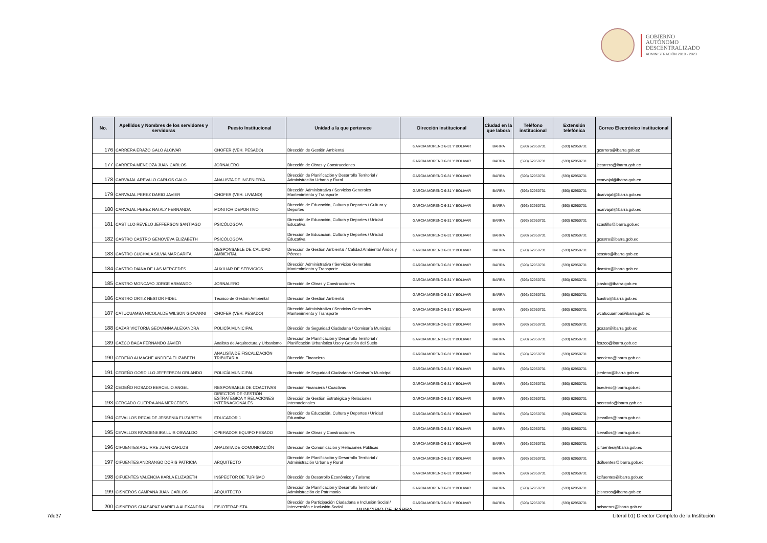GOBIERNO
AUTÓNOMO
DESCENTRALIZADO
ADMINISTRACIÓN 2019 - 2023
| No. | Apellidos y Nombres de los servidores y servidoras | Puesto Institucional | Unidad a la que pertenece | Dirección institucional | Ciudad en la que labora | Teléfono institucional | Extensión telefónica | Correo Electrónico institucional |
| --- | --- | --- | --- | --- | --- | --- | --- | --- |
| 176 | CARRERA ERAZO GALO ALCIVAR | CHOFER (VEH. PESADO) | Dirección de Gestión Ambiental | GARCIA MORENO 6-31 Y BOLIVAR | IBARRA | (593) 62950731 | (593) 62950731 | gcarrera@ibarra.gob.ec |
| 177 | CARRERA MENDOZA JUAN CARLOS | JORNALERO | Dirección de Obras y Construcciones | GARCIA MORENO 6-31 Y BOLIVAR | IBARRA | (593) 62950731 | (593) 62950731 | jccarrera@ibarra.gob.ec |
| 178 | CARVAJAL AREVALO CARLOS GALO | ANALISTA DE INGENIERÍA | Dirección de Planificación y Desarrollo Territorial / Administración Urbana y Rural | GARCIA MORENO 6-31 Y BOLIVAR | IBARRA | (593) 62950731 | (593) 62950731 | ccarvajal@ibarra.gob.ec |
| 179 | CARVAJAL PEREZ DARIO JAVIER | CHOFER (VEH. LIVIANO) | Dirección Administrativa / Servicios Generales Mantenimiento y Transporte | GARCIA MORENO 6-31 Y BOLIVAR | IBARRA | (593) 62950731 | (593) 62950731 | dcarvajal@ibarra.gob.ec |
| 180 | CARVAJAL PEREZ NATALY FERNANDA | MONITOR DEPORTIVO | Dirección de Educación, Cultura y Deportes / Cultura y Deportes | GARCIA MORENO 6-31 Y BOLIVAR | IBARRA | (593) 62950731 | (593) 62950731 | ncarvajal@ibarra.gob.ec |
| 181 | CASTILLO REVELO JEFFERSON SANTIAGO | PSICÓLOGO/A | Dirección de Educación, Cultura y Deportes / Unidad Educativa | GARCIA MORENO 6-31 Y BOLIVAR | IBARRA | (593) 62950731 | (593) 62950731 | scastillo@ibarra.gob.ec |
| 182 | CASTRO CASTRO GENOVEVA ELIZABETH | PSICÓLOGO/A | Dirección de Educación, Cultura y Deportes / Unidad Educativa | GARCIA MORENO 6-31 Y BOLIVAR | IBARRA | (593) 62950731 | (593) 62950731 | gcastro@ibarra.gob.ec |
| 183 | CASTRO CUCHALA SILVIA MARGARITA | RESPONSABLE DE CALIDAD AMBIENTAL | Dirección de Gestión Ambiental / Calidad Ambiental Áridos y Pétreos | GARCIA MORENO 6-31 Y BOLIVAR | IBARRA | (593) 62950731 | (593) 62950731 | scastro@ibarra.gob.ec |
| 184 | CASTRO DIANA DE LAS MERCEDES | AUXILIAR DE SERVICIOS | Dirección Administrativa / Servicios Generales Mantenimiento y Transporte | GARCIA MORENO 6-31 Y BOLIVAR | IBARRA | (593) 62950731 | (593) 62950731 | dcastro@ibarra.gob.ec |
| 185 | CASTRO MONCAYO JORGE ARMANDO | JORNALERO | Dirección de Obras y Construcciones | GARCIA MORENO 6-31 Y BOLIVAR | IBARRA | (593) 62950731 | (593) 62950731 | jcastro@ibarra.gob.ec |
| 186 | CASTRO ORTIZ NESTOR FIDEL | Técnico de Gestión Ambiental | Dirección de Gestión Ambiental | GARCIA MORENO 6-31 Y BOLIVAR | IBARRA | (593) 62950731 | (593) 62950731 | fcastro@ibarra.gob.ec |
| 187 | CATUCUAMBA NICOLALDE WILSON GIOVANNI | CHOFER (VEH. PESADO) | Dirección Administrativa / Servicios Generales Mantenimiento y Transporte | GARCIA MORENO 6-31 Y BOLIVAR | IBARRA | (593) 62950731 | (593) 62950731 | wcatucuamba@ibarra.gob.ec |
| 188 | CAZAR VICTORIA GEOVANNA ALEXANDRA | POLICÍA MUNICIPAL | Dirección de Seguridad Ciudadana / Comisaría Municipal | GARCIA MORENO 6-31 Y BOLIVAR | IBARRA | (593) 62950731 | (593) 62950731 | gcazar@ibarra.gob.ec |
| 189 | CAZCO BACA FERNANDO JAVIER | Analista de Arquitectura y Urbanismo | Dirección de Planificación y Desarrollo Territorial / Planificación Urbanística Uso y Gestión del Suelo | GARCIA MORENO 6-31 Y BOLIVAR | IBARRA | (593) 62950731 | (593) 62950731 | fcazco@ibarra.gob.ec |
| 190 | CEDEÑO ALMACHE ANDREA ELIZABETH | ANALISTA DE FISCALIZACIÓN TRIBUTARIA | Dirección Financiera | GARCIA MORENO 6-31 Y BOLIVAR | IBARRA | (593) 62950731 | (593) 62950731 | acedeno@ibarra.gob.ec |
| 191 | CEDEÑO GORDILLO JEFFERSON ORLANDO | POLICÍA MUNICIPAL | Dirección de Seguridad Ciudadana / Comisaría Municipal | GARCIA MORENO 6-31 Y BOLIVAR | IBARRA | (593) 62950731 | (593) 62950731 | jcedeno@ibarra.gob.ec |
| 192 | CEDEÑO ROSADO BERCELIO ANGEL | RESPONSABLE DE COACTIVAS | Dirección Financiera / Coactivas | GARCIA MORENO 6-31 Y BOLIVAR | IBARRA | (593) 62950731 | (593) 62950731 | bcedeno@ibarra.gob.ec |
| 193 | CERCADO GUERRA ANA MERCEDES | DIRECTOR DE GESTIÓN ESTRATEGICA Y RELACIONES INTERNACIONALES | Dirección de Gestión Estratégica y Relaciones Internacionales | GARCIA MORENO 6-31 Y BOLIVAR | IBARRA | (593) 62950731 | (593) 62950731 | acercado@ibarra.gob.ec |
| 194 | CEVALLOS RECALDE JESSENIA ELIZABETH | EDUCADOR 1 | Dirección de Educación, Cultura y Deportes / Unidad Educativa | GARCIA MORENO 6-31 Y BOLIVAR | IBARRA | (593) 62950731 | (593) 62950731 | jcevallos@ibarra.gob.ec |
| 195 | CEVALLOS RIVADENEIRA LUIS OSWALDO | OPERADOR EQUIPO PESADO | Dirección de Obras y Construcciones | GARCIA MORENO 6-31 Y BOLIVAR | IBARRA | (593) 62950731 | (593) 62950731 | lcevallos@ibarra.gob.ec |
| 196 | CIFUENTES AGUIRRE JUAN CARLOS | ANALISTA DE COMUNICACIÓN | Dirección de Comunicación y Relaciones Públicas | GARCIA MORENO 6-31 Y BOLIVAR | IBARRA | (593) 62950731 | (593) 62950731 | jcifuentes@ibarra.gob.ec |
| 197 | CIFUENTES ANDRANGO DORIS PATRICIA | ARQUITECTO | Dirección de Planificación y Desarrollo Territorial / Administración Urbana y Rural | GARCIA MORENO 6-31 Y BOLIVAR | IBARRA | (593) 62950731 | (593) 62950731 | dcifuentes@ibarra.gob.ec |
| 198 | CIFUENTES VALENCIA KARLA ELIZABETH | INSPECTOR DE TURISMO | Dirección de Desarrollo Económico y Turismo | GARCIA MORENO 6-31 Y BOLIVAR | IBARRA | (593) 62950731 | (593) 62950731 | kcifuentes@ibarra.gob.ec |
| 199 | CISNEROS CAMPAÑA JUAN CARLOS | ARQUITECTO | Dirección de Planificación y Desarrollo Territorial / Administración de Patrimonio | GARCIA MORENO 6-31 Y BOLIVAR | IBARRA | (593) 62950731 | (593) 62950731 | jcisneros@ibarra.gob.ec |
| 200 | CISNEROS CUASAPAZ MARIELA ALEXANDRA | FISIOTERAPISTA | Dirección de Participación Ciudadana e Inclusión Social / Intervensión e Inclusión Social | GARCIA MORENO 6-31 Y BOLIVAR | IBARRA | (593) 62950731 | (593) 62950731 | acisneros@ibarra.gob.ec |
MUNICIPIO DE IBARRA
7de37
Literal b1) Director Completo de la Institución